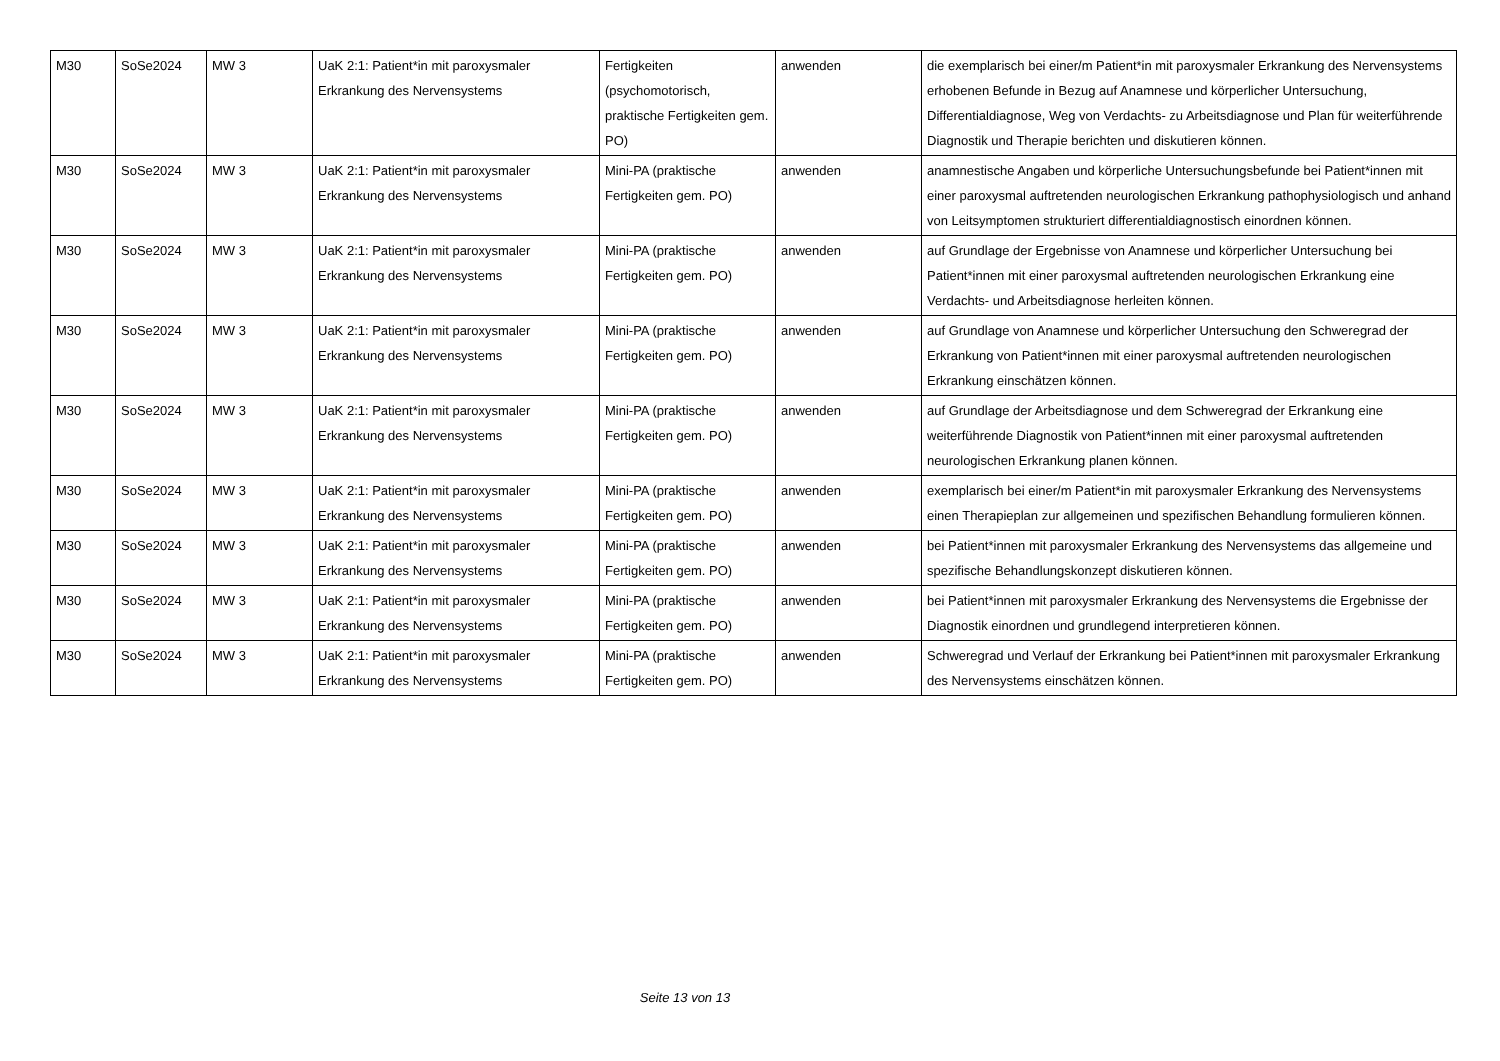| M30 | SoSe2024 | MW 3 | UaK 2:1: Patient*in mit paroxysmaler Erkrankung des Nervensystems | Fertigkeiten (psychomotorisch, praktische Fertigkeiten gem. PO) | anwenden | die exemplarisch bei einer/m Patient*in mit paroxysmaler Erkrankung des Nervensystems erhobenen Befunde in Bezug auf Anamnese und körperlicher Untersuchung, Differentialdiagnose, Weg von Verdachts- zu Arbeitsdiagnose und Plan für weiterführende Diagnostik und Therapie berichten und diskutieren können. |
| M30 | SoSe2024 | MW 3 | UaK 2:1: Patient*in mit paroxysmaler Erkrankung des Nervensystems | Mini-PA (praktische Fertigkeiten gem. PO) | anwenden | anamnestische Angaben und körperliche Untersuchungsbefunde bei Patient*innen mit einer paroxysmal auftretenden neurologischen Erkrankung pathophysiologisch und anhand von Leitsymptomen strukturiert differentialdiagnostisch einordnen können. |
| M30 | SoSe2024 | MW 3 | UaK 2:1: Patient*in mit paroxysmaler Erkrankung des Nervensystems | Mini-PA (praktische Fertigkeiten gem. PO) | anwenden | auf Grundlage der Ergebnisse von Anamnese und körperlicher Untersuchung bei Patient*innen mit einer paroxysmal auftretenden neurologischen Erkrankung eine Verdachts- und Arbeitsdiagnose herleiten können. |
| M30 | SoSe2024 | MW 3 | UaK 2:1: Patient*in mit paroxysmaler Erkrankung des Nervensystems | Mini-PA (praktische Fertigkeiten gem. PO) | anwenden | auf Grundlage von Anamnese und körperlicher Untersuchung den Schweregrad der Erkrankung von Patient*innen mit einer paroxysmal auftretenden neurologischen Erkrankung einschätzen können. |
| M30 | SoSe2024 | MW 3 | UaK 2:1: Patient*in mit paroxysmaler Erkrankung des Nervensystems | Mini-PA (praktische Fertigkeiten gem. PO) | anwenden | auf Grundlage der Arbeitsdiagnose und dem Schweregrad der Erkrankung eine weiterführende Diagnostik von Patient*innen mit einer paroxysmal auftretenden neurologischen Erkrankung planen können. |
| M30 | SoSe2024 | MW 3 | UaK 2:1: Patient*in mit paroxysmaler Erkrankung des Nervensystems | Mini-PA (praktische Fertigkeiten gem. PO) | anwenden | exemplarisch bei einer/m Patient*in mit paroxysmaler Erkrankung des Nervensystems einen Therapieplan zur allgemeinen und spezifischen Behandlung formulieren können. |
| M30 | SoSe2024 | MW 3 | UaK 2:1: Patient*in mit paroxysmaler Erkrankung des Nervensystems | Mini-PA (praktische Fertigkeiten gem. PO) | anwenden | bei Patient*innen mit paroxysmaler Erkrankung des Nervensystems das allgemeine und spezifische Behandlungskonzept diskutieren können. |
| M30 | SoSe2024 | MW 3 | UaK 2:1: Patient*in mit paroxysmaler Erkrankung des Nervensystems | Mini-PA (praktische Fertigkeiten gem. PO) | anwenden | bei Patient*innen mit paroxysmaler Erkrankung des Nervensystems die Ergebnisse der Diagnostik einordnen und grundlegend interpretieren können. |
| M30 | SoSe2024 | MW 3 | UaK 2:1: Patient*in mit paroxysmaler Erkrankung des Nervensystems | Mini-PA (praktische Fertigkeiten gem. PO) | anwenden | Schweregrad und Verlauf der Erkrankung bei Patient*innen mit paroxysmaler Erkrankung des Nervensystems einschätzen können. |
Seite 13 von 13